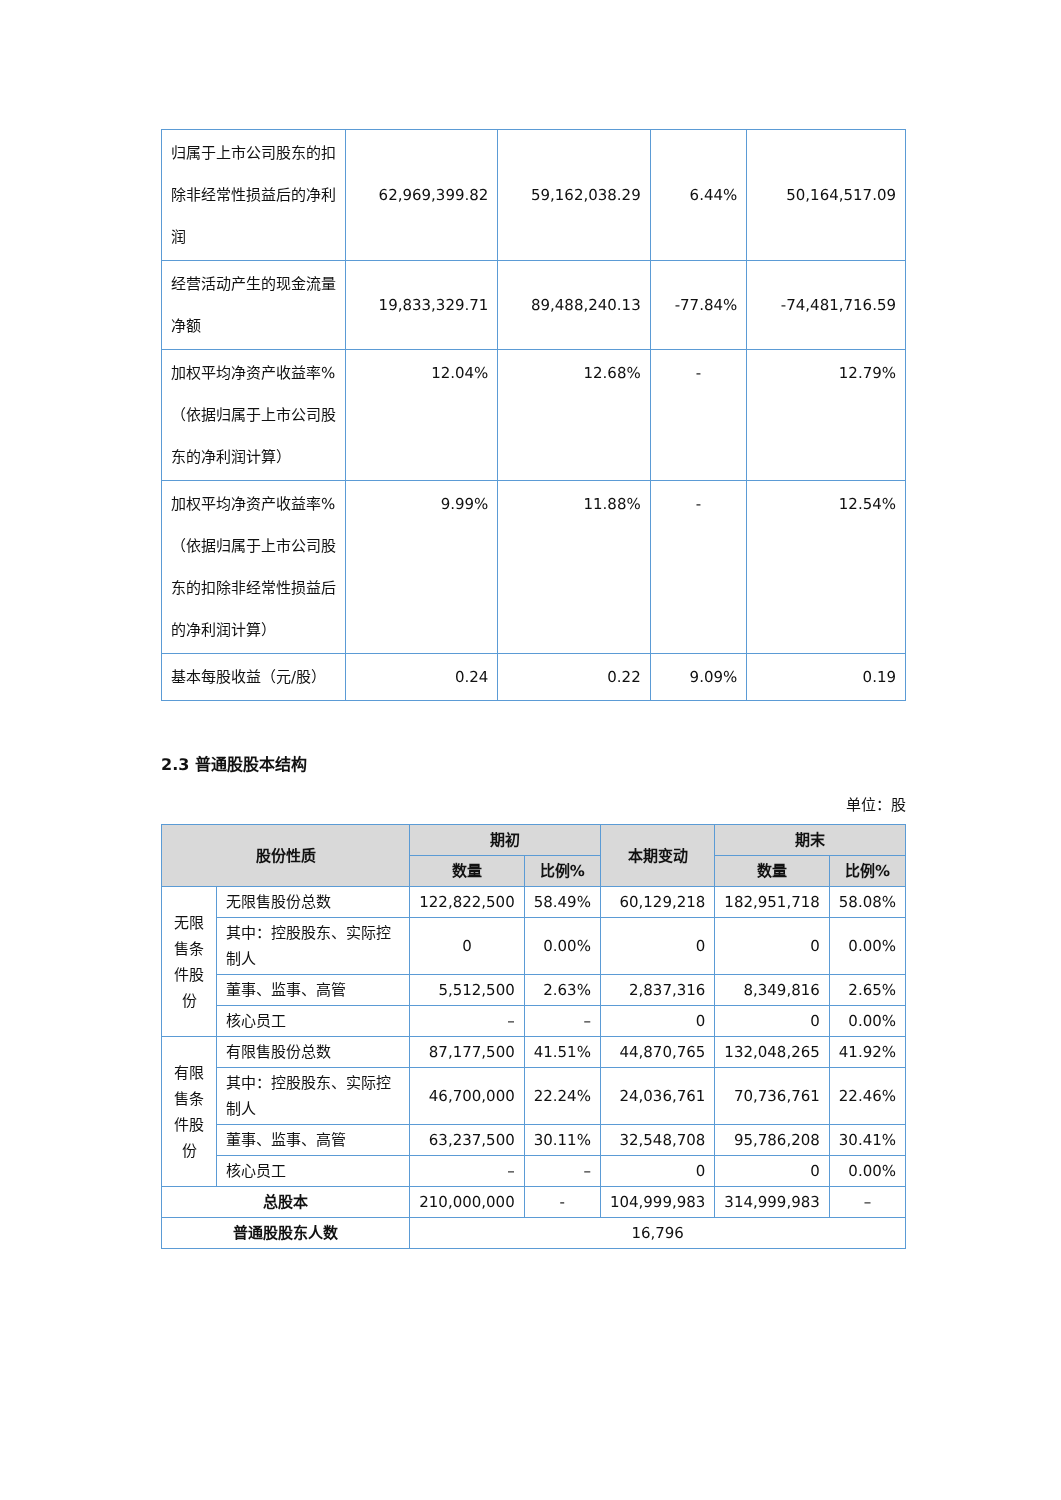| 归属于上市公司股东的扣除非经常性损益后的净利润 | 62,969,399.82 | 59,162,038.29 | 6.44% | 50,164,517.09 |
| 经营活动产生的现金流量净额 | 19,833,329.71 | 89,488,240.13 | -77.84% | -74,481,716.59 |
| 加权平均净资产收益率%（依据归属于上市公司股东的净利润计算） | 12.04% | 12.68% | - | 12.79% |
| 加权平均净资产收益率%（依据归属于上市公司股东的扣除非经常性损益后的净利润计算） | 9.99% | 11.88% | - | 12.54% |
| 基本每股收益（元/股） | 0.24 | 0.22 | 9.09% | 0.19 |
2.3 普通股股本结构
单位：股
| 股份性质 | | 期初 | | 本期变动 | 期末 | |
| --- | --- | --- | --- | --- | --- | --- |
| | | 数量 | 比例% | | 数量 | 比例% |
| 无限售条件股份 | 无限售股份总数 | 122,822,500 | 58.49% | 60,129,218 | 182,951,718 | 58.08% |
| | 其中：控股股东、实际控制人 | 0 | 0.00% | 0 | 0 | 0.00% |
| | 董事、监事、高管 | 5,512,500 | 2.63% | 2,837,316 | 8,349,816 | 2.65% |
| | 核心员工 | – | – | 0 | 0 | 0.00% |
| 有限售条件股份 | 有限售股份总数 | 87,177,500 | 41.51% | 44,870,765 | 132,048,265 | 41.92% |
| | 其中：控股股东、实际控制人 | 46,700,000 | 22.24% | 24,036,761 | 70,736,761 | 22.46% |
| | 董事、监事、高管 | 63,237,500 | 30.11% | 32,548,708 | 95,786,208 | 30.41% |
| | 核心员工 | – | – | 0 | 0 | 0.00% |
| 总股本 | | 210,000,000 | - | 104,999,983 | 314,999,983 | – |
| 普通股股东人数 | | 16,796 | | | | |